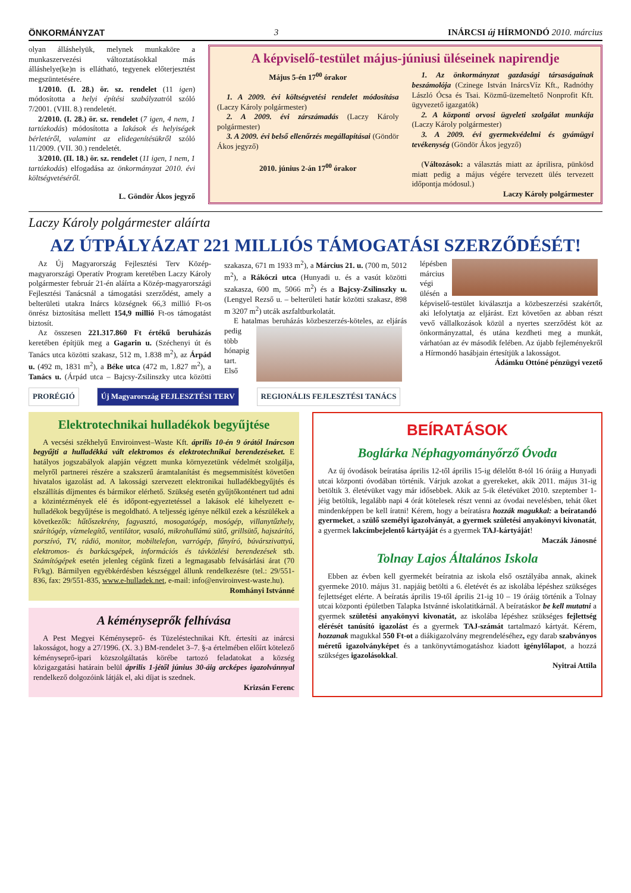ÖNKORMÁNYZAT 3 INÁRCSI új HÍRMONDÓ 2010. március
olyan álláshelyük, melynek munkaköre a munkaszervezési változtatásokkal más álláshelye(ke)n is ellátható, tegyenek előterjesztést megszüntetésére.
1/2010. (I. 28.) ör. sz. rendelet (11 igen) módosította a helyi építési szabályzatról szóló 7/2001. (VIII. 8.) rendeletét.
2/2010. (I. 28.) ör. sz. rendelet (7 igen, 4 nem, 1 tartózkodás) módosította a lakások és helyiségek bérletéről, valamint az elidegenítésükről szóló 11/2009. (VII. 30.) rendeletét.
3/2010. (II. 18.) ör. sz. rendelet (11 igen, 1 nem, 1 tartózkodás) elfogadása az önkormányzat 2010. évi költségvetéséről.
L. Göndör Ákos jegyző
A képviselő-testület május-júniusi üléseinek napirendje
Május 5-én 17<sup>00</sup> órakor
1. A 2009. évi költségvetési rendelet módosítása (Laczy Károly polgármester)
2. A 2009. évi zárszámadás (Laczy Károly polgármester)
3. A 2009. évi belső ellenőrzés megállapításai (Göndör Ákos jegyző)
2010. június 2-án 17<sup>00</sup> órakor
1. Az önkormányzat gazdasági társaságainak beszámolója (Czinege István InárcsVíz Kft., Radnóthy László Ócsa és Tsai. Közmű-üzemeltető Nonprofit Kft. ügyvezető igazgatók)
2. A központi orvosi ügyeleti szolgálat munkája (Laczy Károly polgármester)
3. A 2009. évi gyermekvédelmi és gyámügyi tevékenység (Göndör Ákos jegyző)
(Változások: a választás miatt az áprilisra, pünkösd miatt pedig a május végére tervezett ülés tervezett időpontja módosul.)
Laczy Károly polgármester
Laczy Károly polgármester aláírta
AZ ÚTPÁLYÁZAT 221 MILLIÓS TÁMOGATÁSI SZERZŐDÉSÉT!
Az Új Magyarország Fejlesztési Terv Közép-magyarországi Operatív Program keretében Laczy Károly polgármester február 21-én aláírta a Közép-magyarországi Fejlesztési Tanácsnál a támogatási szerződést, amely a belterületi utakra Inárcs községnek 66,3 millió Ft-os önrész biztosítása mellett 154,9 millió Ft-os támogatást biztosít.
Az összesen 221.317.860 Ft értékű beruházás keretében építjük meg a Gagarin u. (Széchenyi út és Tanács utca közötti szakasz, 512 m, 1.838 m<sup>2</sup>), az Árpád u. (492 m, 1831 m<sup>2</sup>), a Béke utca (472 m, 1.827 m<sup>2</sup>), a Tanács u. (Árpád utca – Bajcsy-Zsilinszky utca közötti szakasza, 671 m 1933 m<sup>2</sup>), a Március 21. u. (700 m, 5012 m<sup>2</sup>), a Rákóczi utca (Hunyadi u. és a vasút közötti szakasza, 600 m, 5066 m<sup>2</sup>) és a Bajcsy-Zsilinszky u. (Lengyel Rezső u. – belterületi határ közötti szakasz, 898 m 3207 m<sup>2</sup>) utcák aszfaltburkolatát.
E hatalmas beruházás közbeszerzés-kö teles, az eljárás pedig több hónapig tart. Első lépésben március végi ülésén a képviselő-testület kiválasztja a közbeszerzési szakértőt, aki lefolytatja az eljárást. Ezt követően az abban részt vevő vállalkozások közül a nyertes szerződést köt az önkormányzattal, és utána kezdheti meg a munkát, várhatóan az év második felében. Az újabb fejleményekről a Hírmondó hasábjain értesítjük a lakosságot.
Ádámku Ottóné pénzügyi vezető
PRORÉGIÓ Új Magyarország FEJLESZTÉSI TERV REGIONÁLIS FEJLESZTÉSI TANÁCS
Elektrotechnikai hulladékok begyűjtése
A vecsési székhelyű Enviroinvest–Waste Kft. április 10-én 9 órától Inárcson begyűjti a hulladékká vált elektromos és elektrotechnikai berendezéseket. E hatályos jogszabályok alapján végzett munka környezetünk védelmét szolgálja, melyről partnerei részére a szakszerű áramtalanítást és megsemmisítést követően hivatalos igazolást ad. A lakossági szervezett elektronikai hulladékbegyűjtés és elszállítás díjmentes és bármikor elérhető. Szükség esetén gyűjtőkonténert tud adni a közintézmények elé és időpont-egyeztetéssel a lakások elé kihelyezett e-hulladékok begyűjtése is megoldható. A teljesség igénye nélkül ezek a készülékek a következők: hűtőszekrény, fagyasztó, mosogatógép, mosógép, villanytűzhely, szárítógép, vízmelegítő, ventilátor, vasaló, mikrohullámú sütő, grillsütő, hajszárító, porszívó, TV, rádió, monitor, mobiltelefon, varrógép, fűnyíró, búvárszivattyú, elektromos- és barkácsgépek, információs és távközlési berendezések stb. Számítógépek esetén jelenleg cégünk fizeti a legmagasabb felvásárlási árat (70 Ft/kg). Bármilyen egyébkérdésben készséggel állunk rendelkezésre (tel.: 29/551-836, fax: 29/551-835, www.e-hulladek.net, e-mail: info@enviroinvest-waste.hu).
Romhányi Istvánné
A kéményseprők felhívása
A Pest Megyei Kéményseprő- és Tüzeléstechnikai Kft. értesíti az inárcsi lakosságot, hogy a 27/1996. (X. 3.) BM-rendelet 3–7. §-a értelmében előírt kötelező kéményseprő-ipari közszolgáltatás körébe tartozó feladatokat a község közigazgatási határain belül április 1-jétől június 30-áig arcképes igazolvánnyal rendelkező dolgozóink látják el, aki díjat is szednek.
Krizsán Ferenc
BEÍRATÁSOK
Boglárka Néphagyományőrző Óvoda
Az új óvodások beíratása április 12-től április 15-ig délelőtt 8-tól 16 óráig a Hunyadi utcai központi óvodában történik. Várjuk azokat a gyerekeket, akik 2011. május 31-ig betöltik 3. életévüket vagy már idősebbek. Akik az 5-ik életévüket 2010. szeptember 1-jéig betöltik, legalább napi 4 órát kötelesek részt venni az óvodai nevelésben, tehát őket mindenképpen be kell íratni! Kérem, hogy a beíratásra hozzák magukkal: a beíratandó gyermeket, a szülő személyi igazolványát, a gyermek születési anyakönyvi kivonatát, a gyermek lakcímbejelentő kártyáját és a gyermek TAJ-kártyáját!
Maczák Jánosné
Tolnay Lajos Általános Iskola
Ebben az évben kell gyermekét beíratnia az iskola első osztályába annak, akinek gyermeke 2010. május 31. napjáig betölti a 6. életévét és az iskolába lépéshez szükséges fejlettséget elérte. A beíratás április 19-től április 21-ig 10 – 19 óráig történik a Tolnay utcai központi épületben Talapka Istvánné iskolatitkárnál. A beíratáskor be kell mutatni a gyermek születési anyakönyvi kivonatát, az iskolába lépéshez szükséges fejlettség elérését tanúsító igazolást és a gyermek TAJ-számát tartalmazó kártyát. Kérem, hozzanak magukkal 550 Ft-ot a diákigazolvány megrendeléséhez, egy darab szabványos méretű igazolványképet és a tankönyvtámogatáshoz kiadott igénylőlapot, a hozzá szükséges igazolásokkal.
Nyitrai Attila